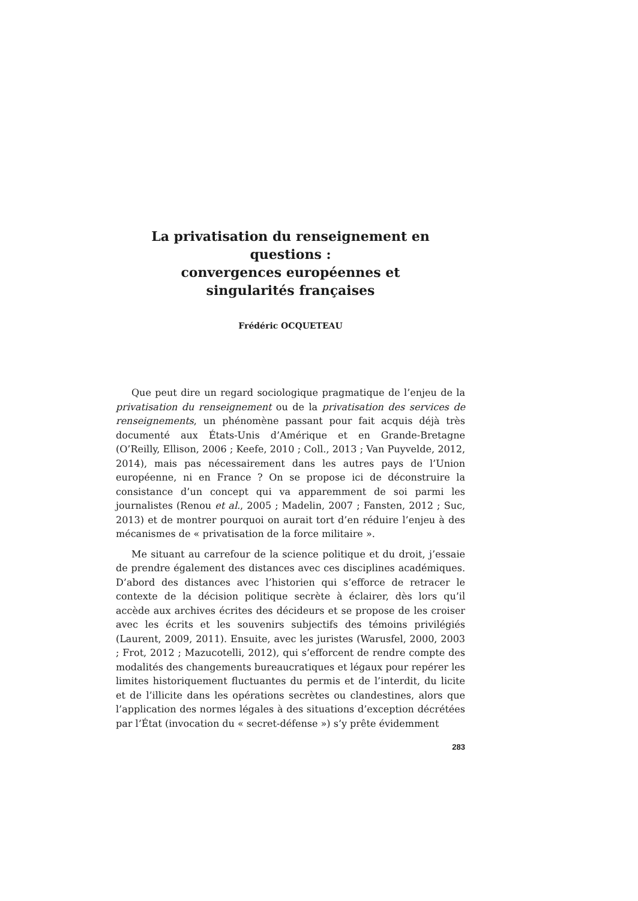La privatisation du renseignement en questions :
convergences européennes et
singularités françaises
Frédéric OCQUETEAU
Que peut dire un regard sociologique pragmatique de l’enjeu de la privatisation du renseignement ou de la privatisation des services de renseignements, un phénomène passant pour fait acquis déjà très documenté aux États-Unis d’Amérique et en Grande-Bretagne (O’Reilly, Ellison, 2006 ; Keefe, 2010 ; Coll., 2013 ; Van Puyvelde, 2012, 2014), mais pas nécessairement dans les autres pays de l’Union européenne, ni en France ? On se propose ici de déconstruire la consistance d’un concept qui va apparemment de soi parmi les journalistes (Renou et al., 2005 ; Madelin, 2007 ; Fansten, 2012 ; Suc, 2013) et de montrer pourquoi on aurait tort d’en réduire l’enjeu à des mécanismes de « privatisation de la force militaire ».
Me situant au carrefour de la science politique et du droit, j’essaie de prendre également des distances avec ces disciplines académiques. D’abord des distances avec l’historien qui s’efforce de retracer le contexte de la décision politique secrète à éclairer, dès lors qu’il accède aux archives écrites des décideurs et se propose de les croiser avec les écrits et les souvenirs subjectifs des témoins privilégiés (Laurent, 2009, 2011). Ensuite, avec les juristes (Warusfel, 2000, 2003 ; Frot, 2012 ; Mazucotelli, 2012), qui s’efforcent de rendre compte des modalités des changements bureaucratiques et légaux pour repérer les limites historiquement fluctuantes du permis et de l’interdit, du licite et de l’illicite dans les opérations secrètes ou clandestines, alors que l’application des normes légales à des situations d’exception décrétées par l’État (invocation du « secret-défense ») s’y prête évidemment
283